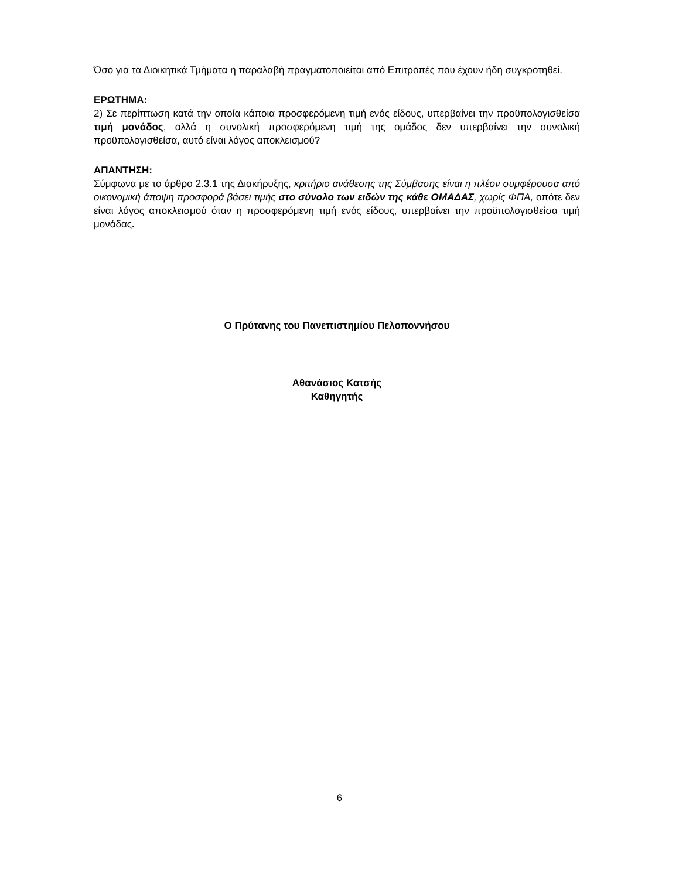Όσο για τα Διοικητικά Τμήματα η παραλαβή πραγματοποιείται από Επιτροπές που έχουν ήδη συγκροτηθεί.
ΕΡΩΤΗΜΑ:
2) Σε περίπτωση κατά την οποία κάποια προσφερόμενη τιμή ενός είδους, υπερβαίνει την προϋπολογισθείσα τιμή μονάδος, αλλά η συνολική προσφερόμενη τιμή της ομάδος δεν υπερβαίνει την συνολική προϋπολογισθείσα, αυτό είναι λόγος αποκλεισμού?
ΑΠΑΝΤΗΣΗ:
Σύμφωνα με το άρθρο 2.3.1 της Διακήρυξης, κριτήριο ανάθεσης της Σύμβασης είναι η πλέον συμφέρουσα από οικονομική άποψη προσφορά βάσει τιμής στο σύνολο των ειδών της κάθε ΟΜΑΔΑΣ, χωρίς ΦΠΑ, οπότε δεν είναι λόγος αποκλεισμού όταν η προσφερόμενη τιμή ενός είδους, υπερβαίνει την προϋπολογισθείσα τιμή μονάδας.
Ο Πρύτανης του Πανεπιστημίου Πελοποννήσου
Αθανάσιος Κατσής
Καθηγητής
6